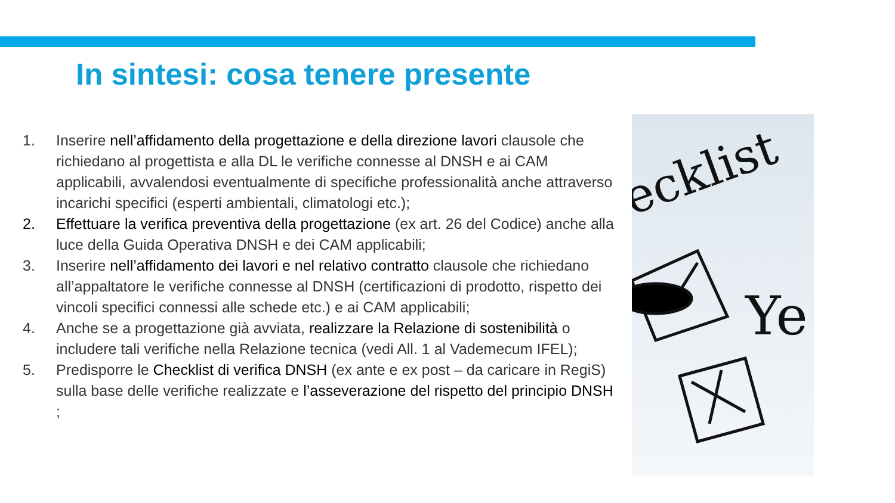In sintesi: cosa tenere presente
1. Inserire nell’affidamento della progettazione e della direzione lavori clausole che richiedano al progettista e alla DL le verifiche connesse al DNSH e ai CAM applicabili, avvalendosi eventualmente di specifiche professionalità anche attraverso incarichi specifici (esperti ambientali, climatologi etc.);
2. Effettuare la verifica preventiva della progettazione (ex art. 26 del Codice) anche alla luce della Guida Operativa DNSH e dei CAM applicabili;
3. Inserire nell’affidamento dei lavori e nel relativo contratto clausole che richiedano all’appaltatore le verifiche connesse al DNSH (certificazioni di prodotto, rispetto dei vincoli specifici connessi alle schede etc.) e ai CAM applicabili;
4. Anche se a progettazione già avviata, realizzare la Relazione di sostenibilità o includere tali verifiche nella Relazione tecnica (vedi All. 1 al Vademecum IFEL);
5. Predisporre le Checklist di verifica DNSH (ex ante e ex post – da caricare in RegiS) sulla base delle verifiche realizzate e l’asseverazione del rispetto del principio DNSH ;
ecklist
Ye